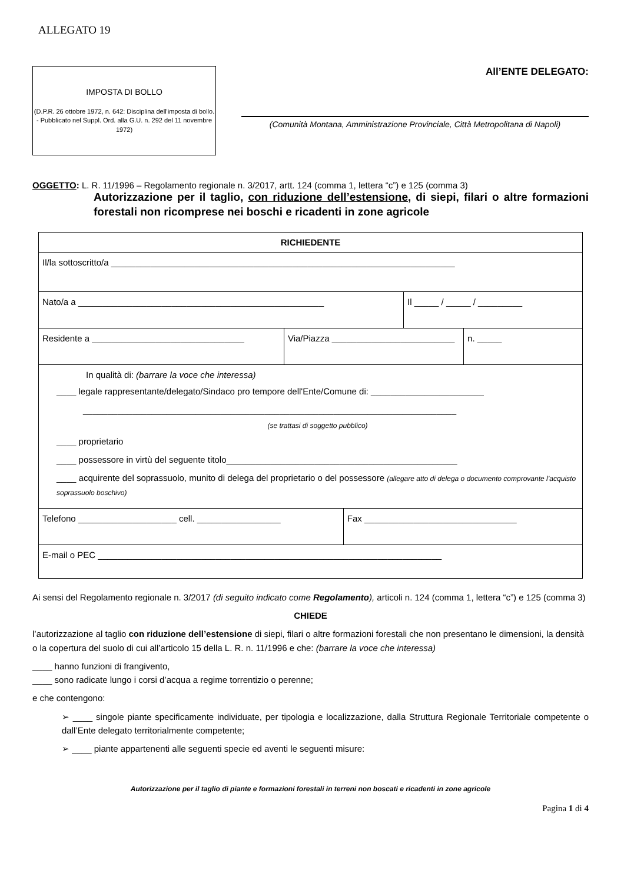ALLEGATO 19
IMPOSTA DI BOLLO
(D.P.R. 26 ottobre 1972, n. 642: Disciplina dell'imposta di bollo. - Pubblicato nel Suppl. Ord. alla G.U. n. 292 del 11 novembre 1972)
All’ENTE DELEGATO:
(Comunità Montana, Amministrazione Provinciale, Città Metropolitana di Napoli)
OGGETTO: L. R. 11/1996 – Regolamento regionale n. 3/2017, artt. 124 (comma 1, lettera “c”) e 125 (comma 3)
Autorizzazione per il taglio, con riduzione dell’estensione, di siepi, filari o altre formazioni forestali non ricomprese nei boschi e ricadenti in zone agricole
| RICHIEDENTE | | | | |
| Il/la sottoscritto/a ______________________________________________________________________ | | | | |
| Nato/a a __________________________________________________ | | | Il _____ / _____ / _________ | |
| Residente a _______________________________ | Via/Piazza _________________________ | | | n. _____ |
| In qualità di: (barrare la voce che interessa) ____ legale rappresentante/delegato/Sindaco pro tempore dell'Ente/Comune di: _______________________ ____________________________________________________________________________ (se trattasi di soggetto pubblico) ____ proprietario ____ possessore in virtù del seguente titolo_______________________________________________ ____ acquirente del soprassuolo, munito di delega del proprietario o del possessore (allegare atto di delega o documento comprovante l’acquisto soprassuolo boschivo) | | | | |
| Telefono ____________________ cell. _________________ | | Fax _______________________________ | | |
| E-mail o PEC ______________________________________________________________________ | | | | |
Ai sensi del Regolamento regionale n. 3/2017 (di seguito indicato come Regolamento), articoli n. 124 (comma 1, lettera “c”) e 125 (comma 3)
CHIEDE
l’autorizzazione al taglio con riduzione dell’estensione di siepi, filari o altre formazioni forestali che non presentano le dimensioni, la densità o la copertura del suolo di cui all’articolo 15 della L. R. n. 11/1996 e che: (barrare la voce che interessa)
____ hanno funzioni di frangivento,
____ sono radicate lungo i corsi d’acqua a regime torrentizio o perenne;
e che contengono:
➢ ____ singole piante specificamente individuate, per tipologia e localizzazione, dalla Struttura Regionale Territoriale competente o dall’Ente delegato territorialmente competente;
➢ ____ piante appartenenti alle seguenti specie ed aventi le seguenti misure:
Autorizzazione per il taglio di piante e formazioni forestali in terreni non boscati e ricadenti in zone agricole
Pagina 1 di 4